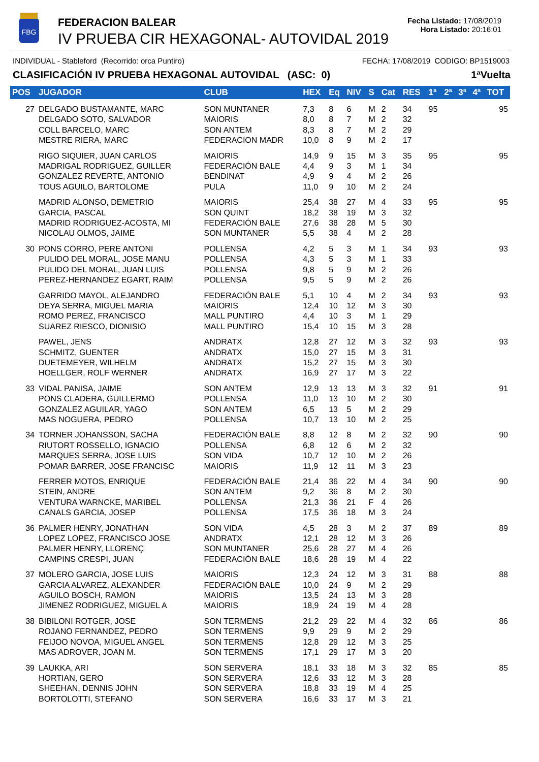FBG
FEDERACION BALEAR
IV PRUEBA CIR HEXAGONAL- AUTOVIDAL 2019
Fecha Listado: 17/08/2019
Hora Listado: 20:16:01
INDIVIDUAL - Stableford (Recorrido: orca Puntiro) FECHA: 17/08/2019 CODIGO: BP1519003
CLASIFICACIÓN IV PRUEBA HEXAGONAL AUTOVIDAL (ASC: 0) 1ªVuelta
| POS | JUGADOR | CLUB | HEX | Eq | NIV | S | Cat | RES | 1ª | 2ª | 3ª | 4ª | TOT |
| --- | --- | --- | --- | --- | --- | --- | --- | --- | --- | --- | --- | --- | --- |
| 27 | DELGADO BUSTAMANTE, MARC DELGADO SOTO, SALVADOR COLL BARCELO, MARC MESTRE RIERA, MARC | SON MUNTANER MAIORIS SON ANTEM FEDERACION MADR | 7,3 8,0 8,3 10,0 | 8 8 8 8 | 6 7 7 9 | M M M M | 2 2 2 2 | 34 32 29 17 | 95 | | | | 95 |
| | RIGO SIQUIER, JUAN CARLOS MADRIGAL RODRIGUEZ, GUILLER GONZALEZ REVERTE, ANTONIO TOUS AGUILO, BARTOLOME | MAIORIS FEDERACIÓN BALE BENDINAT PULA | 14,9 4,4 4,9 11,0 | 9 9 9 9 | 15 3 4 10 | M M M M | 3 1 2 2 | 35 34 26 24 | 95 | | | | 95 |
| | MADRID ALONSO, DEMETRIO GARCIA, PASCAL MADRID RODRIGUEZ-ACOSTA, MI NICOLAU OLMOS, JAIME | MAIORIS SON QUINT FEDERACIÓN BALE SON MUNTANER | 25,4 18,2 27,6 5,5 | 38 38 38 38 | 27 19 28 4 | M M M M | 4 3 5 2 | 33 32 30 28 | 95 | | | | 95 |
| 30 | PONS CORRO, PERE ANTONI PULIDO DEL MORAL, JOSE MANU PULIDO DEL MORAL, JUAN LUIS PEREZ-HERNANDEZ EGART, RAIM | POLLENSA POLLENSA POLLENSA POLLENSA | 4,2 4,3 9,8 9,5 | 5 5 5 5 | 3 3 9 9 | M M M M | 1 1 2 2 | 34 33 26 26 | 93 | | | | 93 |
| | GARRIDO MAYOL, ALEJANDRO DEYA SERRA, MIGUEL MARIA ROMO PEREZ, FRANCISCO SUAREZ RIESCO, DIONISIO | FEDERACIÓN BALE MAIORIS MALL PUNTIRO MALL PUNTIRO | 5,1 12,4 4,4 15,4 | 10 10 10 10 | 4 12 3 15 | M M M M | 2 3 1 3 | 34 30 29 28 | 93 | | | | 93 |
| | PAWEL, JENS SCHMITZ, GUENTER DUETEMEYER, WILHELM HOELLGER, ROLF WERNER | ANDRATX ANDRATX ANDRATX ANDRATX | 12,8 15,0 15,2 16,9 | 27 27 27 27 | 12 15 15 17 | M M M M | 3 3 3 3 | 32 31 30 22 | 93 | | | | 93 |
| 33 | VIDAL PANISA, JAIME PONS CLADERA, GUILLERMO GONZALEZ AGUILAR, YAGO MAS NOGUERA, PEDRO | SON ANTEM POLLENSA SON ANTEM POLLENSA | 12,9 11,0 6,5 10,7 | 13 13 13 13 | 13 10 5 10 | M M M M | 3 2 2 2 | 32 30 29 25 | 91 | | | | 91 |
| 34 | TORNER JOHANSSON, SACHA RIUTORT ROSSELLO, IGNACIO MARQUES SERRA, JOSE LUIS POMAR BARRER, JOSE FRANCISC | FEDERACIÓN BALE POLLENSA SON VIDA MAIORIS | 8,8 6,8 10,7 11,9 | 12 12 12 12 | 8 6 10 11 | M M M M | 2 2 2 3 | 32 32 26 23 | 90 | | | | 90 |
| | FERRER MOTOS, ENRIQUE STEIN, ANDRE VENTURA WARNCKE, MARIBEL CANALS GARCIA, JOSEP | FEDERACIÓN BALE SON ANTEM POLLENSA POLLENSA | 21,4 9,2 21,3 17,5 | 36 36 36 36 | 22 8 21 18 | M M F M | 4 2 4 3 | 34 30 26 24 | 90 | | | | 90 |
| 36 | PALMER HENRY, JONATHAN LOPEZ LOPEZ, FRANCISCO JOSE PALMER HENRY, LLORENÇ CAMPINS CRESPI, JUAN | SON VIDA ANDRATX SON MUNTANER FEDERACIÓN BALE | 4,5 12,1 25,6 18,6 | 28 28 28 28 | 3 12 27 19 | M M M M | 2 3 4 4 | 37 26 26 22 | 89 | | | | 89 |
| 37 | MOLERO GARCIA, JOSE LUIS GARCIA ALVAREZ, ALEXANDER AGUILO BOSCH, RAMON JIMENEZ RODRIGUEZ, MIGUEL A | MAIORIS FEDERACIÓN BALE MAIORIS MAIORIS | 12,3 10,0 13,5 18,9 | 24 24 24 24 | 12 9 13 19 | M M M M | 3 2 3 4 | 31 29 28 28 | 88 | | | | 88 |
| 38 | BIBILONI ROTGER, JOSE ROJANO FERNANDEZ, PEDRO FEIJOO NOVOA, MIGUEL ANGEL MAS ADROVER, JOAN M. | SON TERMENS SON TERMENS SON TERMENS SON TERMENS | 21,2 9,9 12,8 17,1 | 29 29 29 29 | 22 9 12 17 | M M M M | 4 2 3 3 | 32 29 25 20 | 86 | | | | 86 |
| 39 | LAUKKA, ARI HORTIAN, GERO SHEEHAN, DENNIS JOHN BORTOLOTTI, STEFANO | SON SERVERA SON SERVERA SON SERVERA SON SERVERA | 18,1 12,6 18,8 16,6 | 33 33 33 33 | 18 12 19 17 | M M M M | 3 3 4 3 | 32 28 25 21 | 85 | | | | 85 |